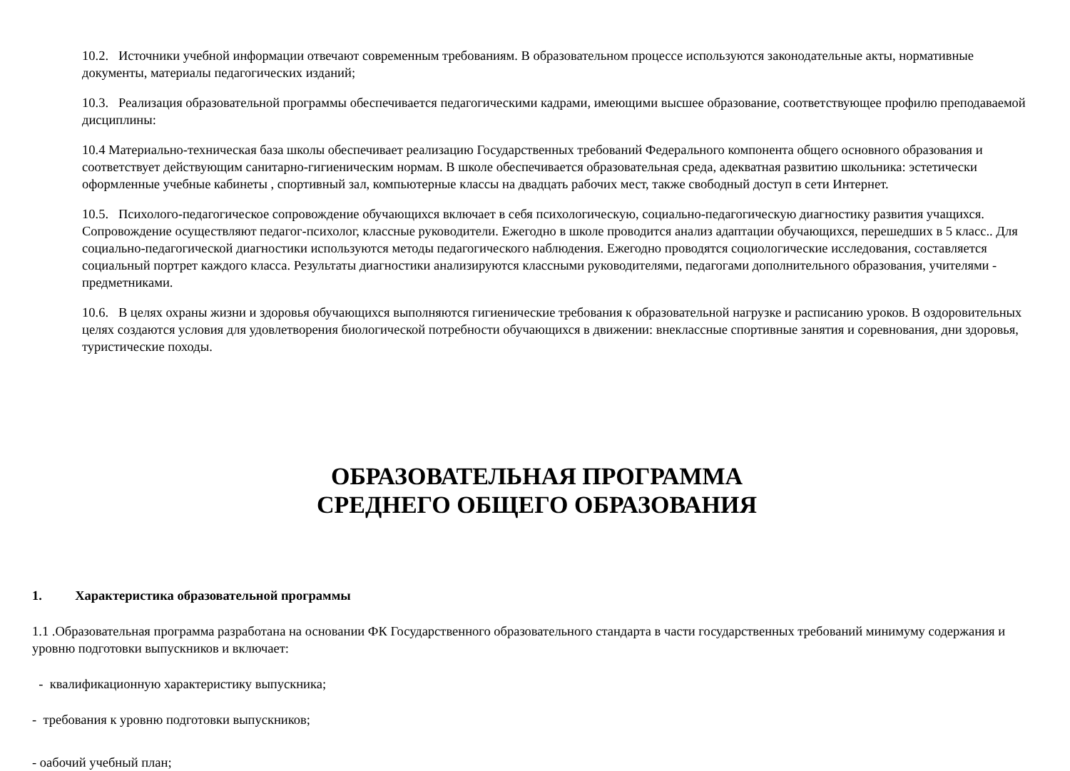10.2. Источники учебной информации отвечают современным требованиям. В образовательном процессе используются законодательные акты, нормативные документы, материалы педагогических изданий;
10.3. Реализация образовательной программы обеспечивается педагогическими кадрами, имеющими высшее образование, соответствующее профилю преподаваемой дисциплины:
10.4 Материально-техническая база школы обеспечивает реализацию Государственных требований Федерального компонента общего основного образования и соответствует действующим санитарно-гигиеническим нормам. В школе обеспечивается образовательная среда, адекватная развитию школьника: эстетически оформленные учебные кабинеты , спортивный зал, компьютерные классы на двадцать рабочих мест, также свободный доступ в сети Интернет.
10.5. Психолого-педагогическое сопровождение обучающихся включает в себя психологическую, социально-педагогическую диагностику развития учащихся. Сопровождение осуществляют педагог-психолог, классные руководители. Ежегодно в школе проводится анализ адаптации обучающихся, перешедших в 5 класс.. Для социально-педагогической диагностики используются методы педагогического наблюдения. Ежегодно проводятся социологические исследования, составляется социальный портрет каждого класса. Результаты диагностики анализируются классными руководителями, педагогами дополнительного образования, учителями - предметниками.
10.6. В целях охраны жизни и здоровья обучающихся выполняются гигиенические требования к образовательной нагрузке и расписанию уроков. В оздоровительных целях создаются условия для удовлетворения биологической потребности обучающихся в движении: внеклассные спортивные занятия и соревнования, дни здоровья, туристические походы.
ОБРАЗОВАТЕЛЬНАЯ ПРОГРАММА
СРЕДНЕГО ОБЩЕГО ОБРАЗОВАНИЯ
1. Характеристика образовательной программы
1.1 .Образовательная программа разработана на основании ФК Государственного образовательного стандарта в части государственных требований минимуму содержания и уровню подготовки выпускников и включает:
- квалификационную характеристику выпускника;
- требования к уровню подготовки выпускников;
- оабочий учебный план;